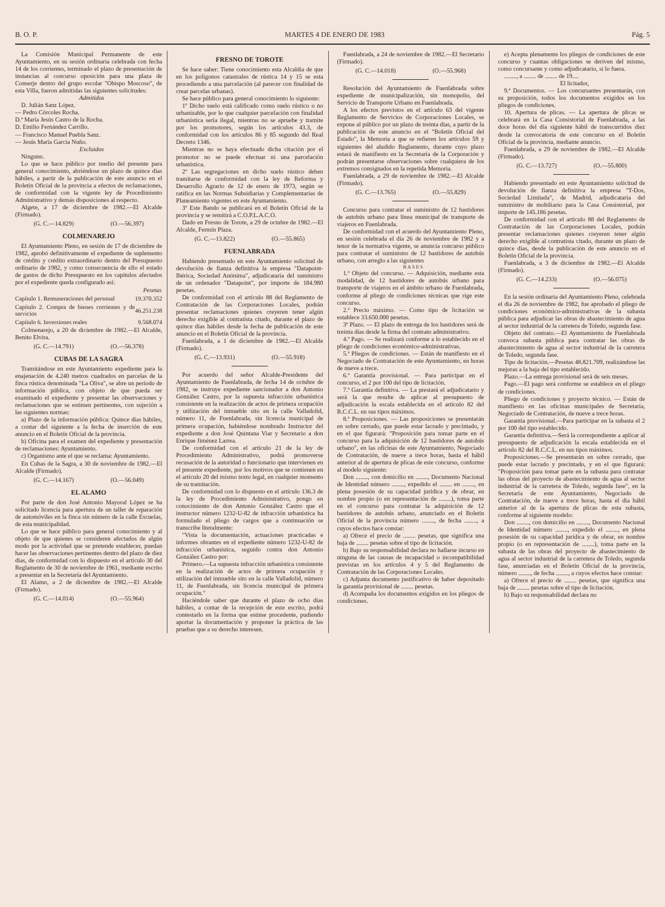B. O. P. MARTES 4 DE ENERO DE 1983 Pág. 5
La Comisión Municipal Permanente de este Ayuntamiento, en su sesión ordinaria celebrada con fecha 14 de los corrientes, terminado el plazo de presentación de instancias al concurso oposición para una plaza de Conserje dentro del grupo escolar "Obispo Moscoso", de esta Villa, fueron admitidas las siguientes solicitudes:
Admitidos
D. Julián Sanz López.
— Pedro Córcoles Rocha.
D.ª María Jesús Castro de la Rocha.
D. Emilio Fernández Carrillo.
— Francisco Manuel Puebla Sanz.
— Jesús María García Nuño.
Excluidos
Ninguno.
Lo que se hace público por medio del presente para general conocimiento, abriéndose un plazo de quince días hábiles, a partir de la publicación de este anuncio en el Boletín Oficial de la provincia a efectos de reclamaciones, de conformidad con la vigente ley de Procedimiento Administrativo y demás disposiciones al respecto.
Algete, a 17 de diciembre de 1982.—El Alcalde (Firmado).
(G. C.—14.829) (O.—56.397)
COLMENAREJO
El Ayuntamiento Pleno, en sesión de 17 de diciembre de 1982, aprobó definitivamente el expediente de suplemento de crédito y crédito extraordinario dentro del Presupuesto ordinario de 1982, y como consecuencia de ello el estado de gastos de dicho Presupuesto en los capítulos afectados por el expediente queda configurado así:
| | Pesetas |
| --- | --- |
| Capítulo 1. Remuneraciones del personal | 19.370.352 |
| Capítulo 2. Compra de bienes corrientes y de servicios | 46.251.238 |
| Capítulo 6. Inversiones reales | 9.568.074 |
Colmenarejo, a 20 de diciembre de 1982.—El Alcalde, Benito Elvira.
(G. C.—14.791) (O.—56.378)
CUBAS DE LA SAGRA
Tramitándose en este Ayuntamiento expediente para la enajenación de 4.240 metros cuadrados en parcelas de la finca rústica denominada "La Oliva", se abre un período de información pública, con objeto de que pueda ser examinado el expediente y presentar las observaciones y reclamaciones que se estimen pertinentes, con sujeción a las siguientes normas:
a) Plazo de la información pública: Quince días hábiles, a contar del siguiente a la fecha de inserción de este anuncio en el Boletín Oficial de la provincia.
b) Oficina para el examen del expediente y presentación de reclamaciones: Ayuntamiento.
c) Organismo ante el que se reclama: Ayuntamiento.
En Cubas de la Sagra, a 30 de noviembre de 1982.—El Alcalde (Firmado).
(G. C.—14.167) (O.—56.049)
EL ALAMO
Por parte de don José Antonio Mayoral López se ha solicitado licencia para apertura de un taller de reparación de automóviles en la finca sin número de la calle Escuelas, de esta municipalidad.
Lo que se hace público para general conocimiento y al objeto de que quienes se consideren afectados de algún modo por la actividad que se pretende establecer, puedan hacer las observaciones pertinentes dentro del plazo de diez días, de conformidad con lo dispuesto en el artículo 30 del Reglamento de 30 de noviembre de 1961, mediante escrito a presentar en la Secretaría del Ayuntamiento.
El Alamo, a 2 de diciembre de 1982.—El Alcalde (Firmado).
(G. C.—14.014) (O.—55.964)
FRESNO DE TOROTE
Se hace saber: Tiene conocimiento esta Alcaldía de que en los polígonos catastrales de rústica 14 y 15 se esta procediendo a una parcelación (al parecer con finalidad de crear parcelas urbanas).
Se hace público para general conocimiento lo siguiente:
1º Dicho suelo está calificado como suelo rústico o no urbanizable, por lo que cualquier parcelación con finalidad urbanística sería ilegal, mientras no se apruebe y tramite por los promotores, según los artículos 43.3, de conformidad con los artículos 86 y 85 segundo del Real Decreto 1346.
Mientras no se haya efectuado dicha citación por el promotor no se puede efectuar ni una parcelación urbanística.
2º Las segregaciones en dicho suelo rústico deben tramitarse de conformidad con la ley de Reforma y Desarrollo Agrario de 12 de enero de 1973, según se ratifica en las Normas Subsidiarias y Complementarias de Planeamiento vigentes en este Ayuntamiento.
3º Este Bando se publicará en el Boletín Oficial de la provincia y se remitirá a C.O.P.L.A.C.O.
Dado en Fresno de Torote, a 29 de octubre de 1982.—El Alcalde, Fermín Plaza.
(G. C.—13.822) (O.—55.865)
FUENLABRADA
Habiendo presentado en este Ayuntamiento solicitud de devolución de fianza definitiva la empresa "Datapoint-Ibérica, Sociedad Anónima", adjudicataria del suministro de un ordenador "Datapoint", por importe de 184.980 pesetas.
De conformidad con el artículo 88 del Reglamento de Contratación de las Corporaciones Locales, podrán presentar reclamaciones quienes creyeren tener algún derecho exigible al contratista citado, durante el plazo de quince días hábiles desde la fecha de publicación de este anuncio en el Boletín Oficial de la provincia.
Fuenlabrada, a 1 de diciembre de 1982.—El Alcalde (Firmado).
(G. C.—13.931) (O.—55.918)
Por acuerdo del señor Alcalde-Presidente del Ayuntamiento de Fuenlabrada, de fecha 14 de octubre de 1982, se instruye expediente sancionador a don Antonio González Castro, por la supuesta infracción urbanística consistente en la realización de actos de primera ocupación y utilización del inmueble sito en la calle Valladolid, número 11, de Fuenlabrada, sin licencia municipal de primera ocupación, habiéndose nombrado Instructor del expediente a don José Quintana Viar y Secretario a don Enrique Jiménez Larrea.
De conformidad con el artículo 21 de la ley de Procedimiento Administrativo, podrá promoverse recusación de la autoridad o funcionario que intervienen en el presente expediente, por los motivos que se contienen en el artículo 20 del mismo texto legal, en cualquier momento de su tramitación.
De conformidad con lo dispuesto en el artículo 136.3 de la ley de Procedimiento Administrativo, pongo en conocimiento de don Antonio González Castro que el instructor número 1232-U-82 de infracción urbanística ha formulado el pliego de cargos que a continuación se transcribe literalmente:
"Vista la documentación, actuaciones practicadas e informes obrantes en el expediente número 1232-U-82 de infracción urbanística, seguido contra don Antonio González Castro por:
Primero.—La supuesta infracción urbanística consistente en la realización de actos de primera ocupación y utilización del inmueble sito en la calle Valladolid, número 11, de Fuenlabrada, sin licencia municipal de primera ocupación."
Haciéndole saber que durante el plazo de ocho días hábiles, a contar de la recepción de este escrito, podrá contestarlo en la forma que estime procedente, pudiendo aportar la documentación y proponer la práctica de las pruebas que a su derecho interesen.
Fuenlabrada, a 24 de noviembre de 1982.—El Secretario (Firmado).
(G. C.—14.018) (O.—55.968)
Resolución del Ayuntamiento de Fuenlabrada sobre expediente de municipalización, sin monopolio, del Servicio de Transporte Urbano en Fuenlabrada.
A los efectos previstos en el artículo 63 del vigente Reglamento de Servicios de Corporaciones Locales, se expone al público por un plazo de treinta días, a partir de la publicación de este anuncio en el "Boletín Oficial del Estado", la Memoria a que se refieren los artículos 59 y siguientes del aludido Reglamento, durante cuyo plazo estará de manifiesto en la Secretaría de la Corporación y podrán presentarse observaciones sobre cualquiera de los extremos consignados en la repetida Memoria.
Fuenlabrada, a 29 de noviembre de 1982.—El Alcalde (Firmado).
(G. C.—13.765) (O.—55.829)
Concurso para contratar el suministro de 12 bastidores de autobús urbano para línea municipal de transporte de viajeros en Fuenlabrada.
De conformidad con el acuerdo del Ayuntamiento Pleno, en sesión celebrada el día 26 de noviembre de 1982 y a tenor de la normativa vigente, se anuncia concurso público para contratar el suministro de 12 bastidores de autobús urbano, con arreglo a las siguientes
BASES
1.ª Objeto del concurso. — Adquisición, mediante esta modalidad, de 12 bastidores de autobús urbano para transporte de viajeros en el ámbito urbano de Fuenlabrada, conforme al pliego de condiciones técnicas que rige este concurso.
2.ª Precio máximo. — Como tipo de licitación se establece 33.650.000 pesetas.
3ª Plazo. — El plazo de entrega de los bastidores será de treinta días desde la firma del contrato administrativo.
4.ª Pago. — Se realizará conforme a lo establecido en el pliego de condiciones económico-administrativas.
5.ª Pliegos de condiciones. — Están de manifiesto en el Negociado de Contratación de este Ayuntamiento, en horas de nueve a trece.
6.ª Garantía provisional. — Para participar en el concurso, el 2 por 100 del tipo de licitación.
7.ª Garantía definitiva. — La prestará el adjudicatario y será la que resulte de aplicar al presupuesto de adjudicación la escala establecida en el artículo 82 del R.C.C.L. en sus tipos máximos.
8.ª Proposiciones. — Las proposiciones se presentarán en sobre cerrado, que puede estar lacrado y precintado, y en el que figurará: "Proposición para tomar parte en el concurso para la adquisición de 12 bastidores de autobús urbano", en las oficinas de este Ayuntamiento, Negociado de Contratación, de nueve a trece horas, hasta el hábil anterior al de apertura de plicas de este concurso, conforme al modelo siguiente:
Don ........, con domicilio en ........, Documento Nacional de Identidad número ........, expedido el ........ en ........, en plena posesión de su capacidad jurídica y de obrar, en nombre propio (o en representación de ........), toma parte en el concurso para contratar la adquisición de 12 bastidores de autobús urbano, anunciado en el Boletín Oficial de la provincia número ........, de fecha ........, a cuyos efectos hace constar:
a) Ofrece el precio de ........ pesetas, que significa una baja de ........ pesetas sobre el tipo de licitación.
b) Bajo su responsabilidad declara no hallarse incurso en ninguna de las causas de incapacidad o incompatibilidad previstas en los artículos 4 y 5 del Reglamento de Contratación de las Corporaciones Locales.
c) Adjunta documento justificativo de haber depositado la garantía provisional de ........ pesetas.
d) Acompaña los documentos exigidos en los pliegos de condiciones.
e) Acepta plenamente los pliegos de condiciones de este concurso y cuantas obligaciones se deriven del mismo, como concursante y como adjudicatario, si lo fuera.
........, a ........ de ........ de 19....
El licitador,
9.ª Documentos. — Los concursantes presentarán, con su proposición, todos los documentos exigidos en los pliegos de condiciones.
10. Apertura de plicas. — La apertura de plicas se celebrará en la Casa Consistorial de Fuenlabrada, a las doce horas del día siguiente hábil de transcurridos diez desde la convocatoria de este concurso en el Boletín Oficial de la provincia, mediante anuncio.
Fuenlabrada, a 29 de noviembre de 1982.—El Alcalde (Firmado).
(G. C.—13.727) (O.—55.800)
Habiendo presentado en este Ayuntamiento solicitud de devolución de fianza definitiva la empresa "T-Dos, Sociedad Limitada", de Madrid, adjudicataria del suministro de mobiliario para la Casa Consistorial, por importe de 145.186 pesetas.
De conformidad con el artículo 88 del Reglamento de Contratación de las Corporaciones Locales, podrán presentar reclamaciones quienes creyeren tener algún derecho exigible al contratista citado, durante un plazo de quince días, desde la publicación de este anuncio en el Boletín Oficial de la provincia.
Fuenlabrada, a 3 de diciembre de 1982.—El Alcalde (Firmado).
(G. C.—14.233) (O.—56.075)
En la sesión ordinaria del Ayuntamiento Pleno, celebrada el día 26 de noviembre de 1982, fue aprobado el pliego de condiciones económico-administrativas de la subasta pública para adjudicar las obras de abastecimiento de agua al sector industrial de la carretera de Toledo, segunda fase.
Objeto del contrato.—El Ayuntamiento de Fuenlabrada convoca subasta pública para contratar las obras de abastecimiento de agua al sector industrial de la carretera de Toledo, segunda fase.
Tipo de licitación.—Pesetas 48.821.709, realizándose las mejoras a la baja del tipo establecido.
Plazo.—La entrega provisional será de seis meses.
Pago.—El pago será conforme se establece en el pliego de condiciones.
Pliego de condiciones y proyecto técnico. — Están de manifiesto en las oficinas municipales de Secretaría, Negociado de Contratación, de nueve a trece horas.
Garantía provisional.—Para participar en la subasta el 2 por 100 del tipo establecido.
Garantía definitiva.—Será la correspondiente a aplicar al presupuesto de adjudicación la escala establecida en el artículo 82 del R.C.C.L. en sus tipos máximos.
Proposiciones.—Se presentarán en sobre cerrado, que puede estar lacrado y precintado, y en el que figurará: "Proposición para tomar parte en la subasta para contratar las obras del proyecto de abastecimiento de agua al sector industrial de la carretera de Toledo, segunda fase", en la Secretaría de este Ayuntamiento, Negociado de Contratación, de nueve a trece horas, hasta el día hábil anterior al de la apertura de plicas de esta subasta, conforme al siguiente modelo:
Don ........, con domicilio en ........, Documento Nacional de Identidad número ........, expedido el ........, en plena posesión de su capacidad jurídica y de obrar, en nombre propio (o en representación de ........), toma parte en la subasta de las obras del proyecto de abastecimiento de agua al sector industrial de la carretera de Toledo, segunda fase, anunciadas en el Boletín Oficial de la provincia, número ........, de fecha ........, a cuyos efectos hace constar:
a) Ofrece el precio de ........ pesetas, que significa una baja de ........ pesetas sobre el tipo de licitación.
b) Bajo su responsabilidad declara no